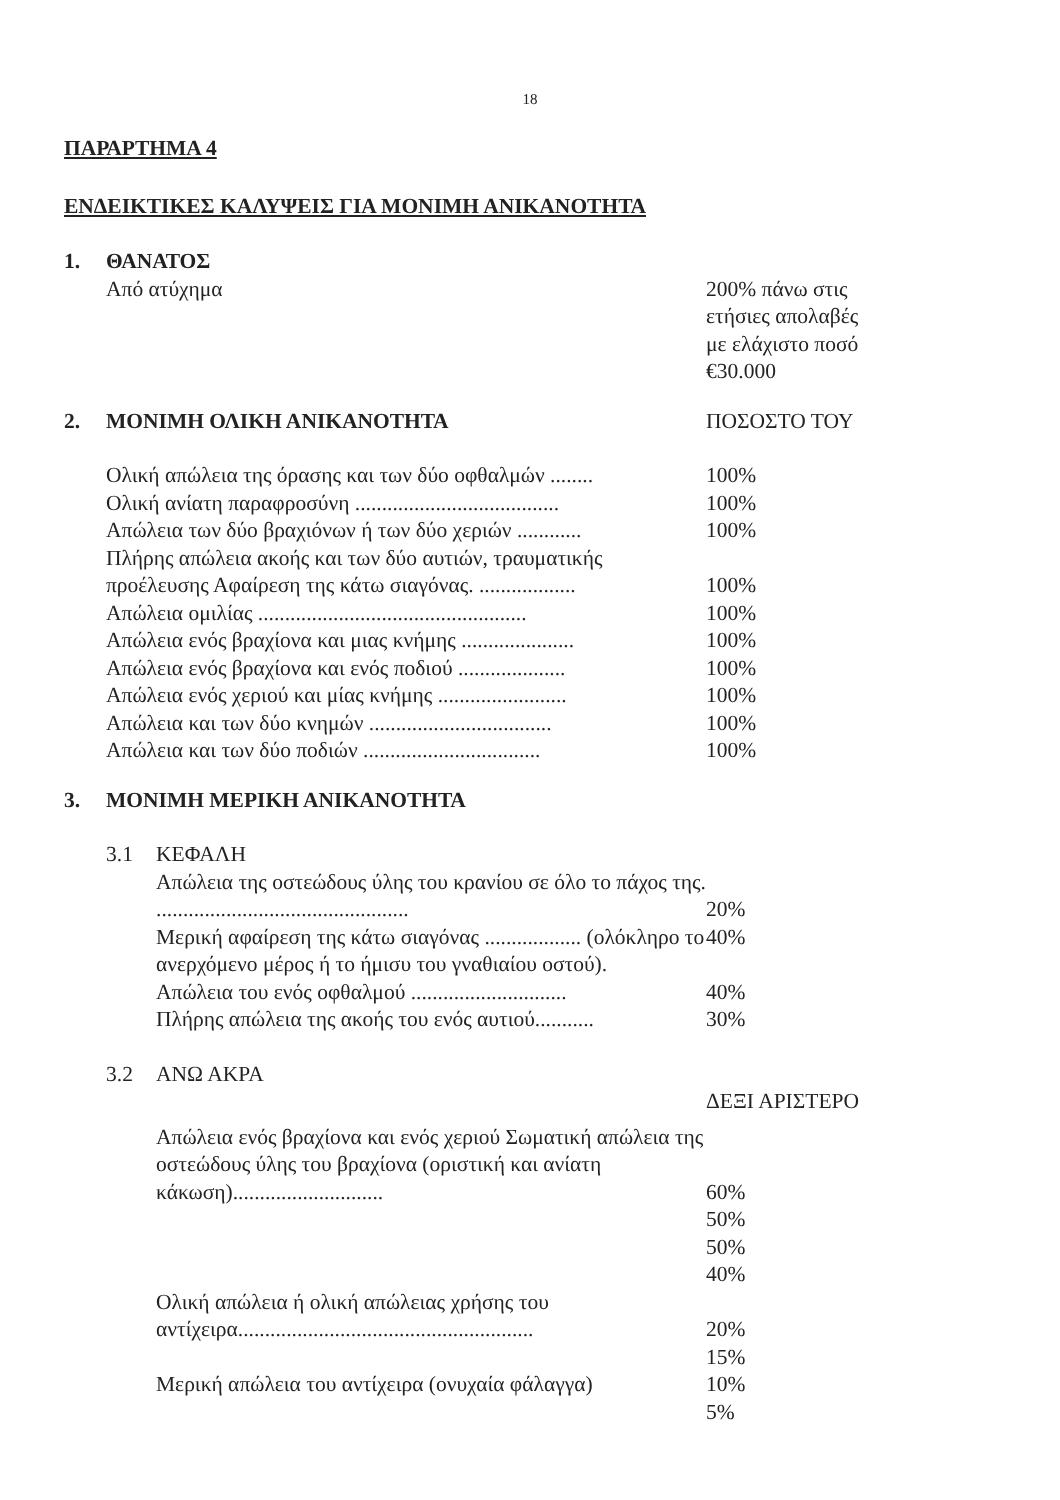18
ΠΑΡΑΡΤΗΜΑ 4
ΕΝΔΕΙΚΤΙΚΕΣ ΚΑΛΥΨΕΙΣ ΓΙΑ ΜΟΝΙΜΗ ΑΝΙΚΑΝΟΤΗΤΑ
1. ΘΑΝΑΤΟΣ
Από ατύχημα 200% πάνω στις
ετήσιες απολαβές
με ελάχιστο ποσό
€30.000
2. ΜΟΝΙΜΗ ΟΛΙΚΗ ΑΝΙΚΑΝΟΤΗΤΑ ΠΟΣΟΣΤΟ ΤΟΥ
Ολική απώλεια της όρασης και των δύο οφθαλμών ........
100%
Ολική ανίατη παραφροσύνη ......................................
100%
Απώλεια των δύο βραχιόνων ή των δύο χεριών ............
100%
Πλήρης απώλεια ακοής και των δύο αυτιών, τραυματικής προέλευσης Αφαίρεση της κάτω σιαγόνας. ..................
100%
Απώλεια ομιλίας ..................................................
100%
Απώλεια ενός βραχίονα και μιας κνήμης .....................
100%
Απώλεια ενός βραχίονα και ενός ποδιού ....................
100%
Απώλεια ενός χεριού και μίας κνήμης ........................
100%
Απώλεια και των δύο κνημών ..................................
100%
Απώλεια και των δύο ποδιών .................................
100%
3. ΜΟΝΙΜΗ ΜΕΡΙΚΗ ΑΝΙΚΑΝΟΤΗΤΑ
3.1 ΚΕΦΑΛΗ
Απώλεια της οστεώδους ύλης του κρανίου σε όλο το πάχος της. ...............................................
20%
Μερική αφαίρεση της κάτω σιαγόνας .................. (ολόκληρο το ανερχόμενο μέρος ή το ήμισυ του γναθιαίου οστού).
40%
Απώλεια του ενός οφθαλμού .............................
40%
Πλήρης απώλεια της ακοής του ενός αυτιού...........
30%
3.2 ΑΝΩ ΑΚΡΑ
ΔΕΞΙ ΑΡΙΣΤΕΡΟ
Απώλεια ενός βραχίονα και ενός χεριού Σωματική απώλεια της οστεώδους ύλης του βραχίονα (οριστική και ανίατη κάκωση)............................
60%
50%
50%
40%
Ολική απώλεια ή ολική απώλειας χρήσης του αντίχειρα.......................................................
20%
15%
Μερική απώλεια του αντίχειρα (ονυχαία φάλαγγα)
10%
5%